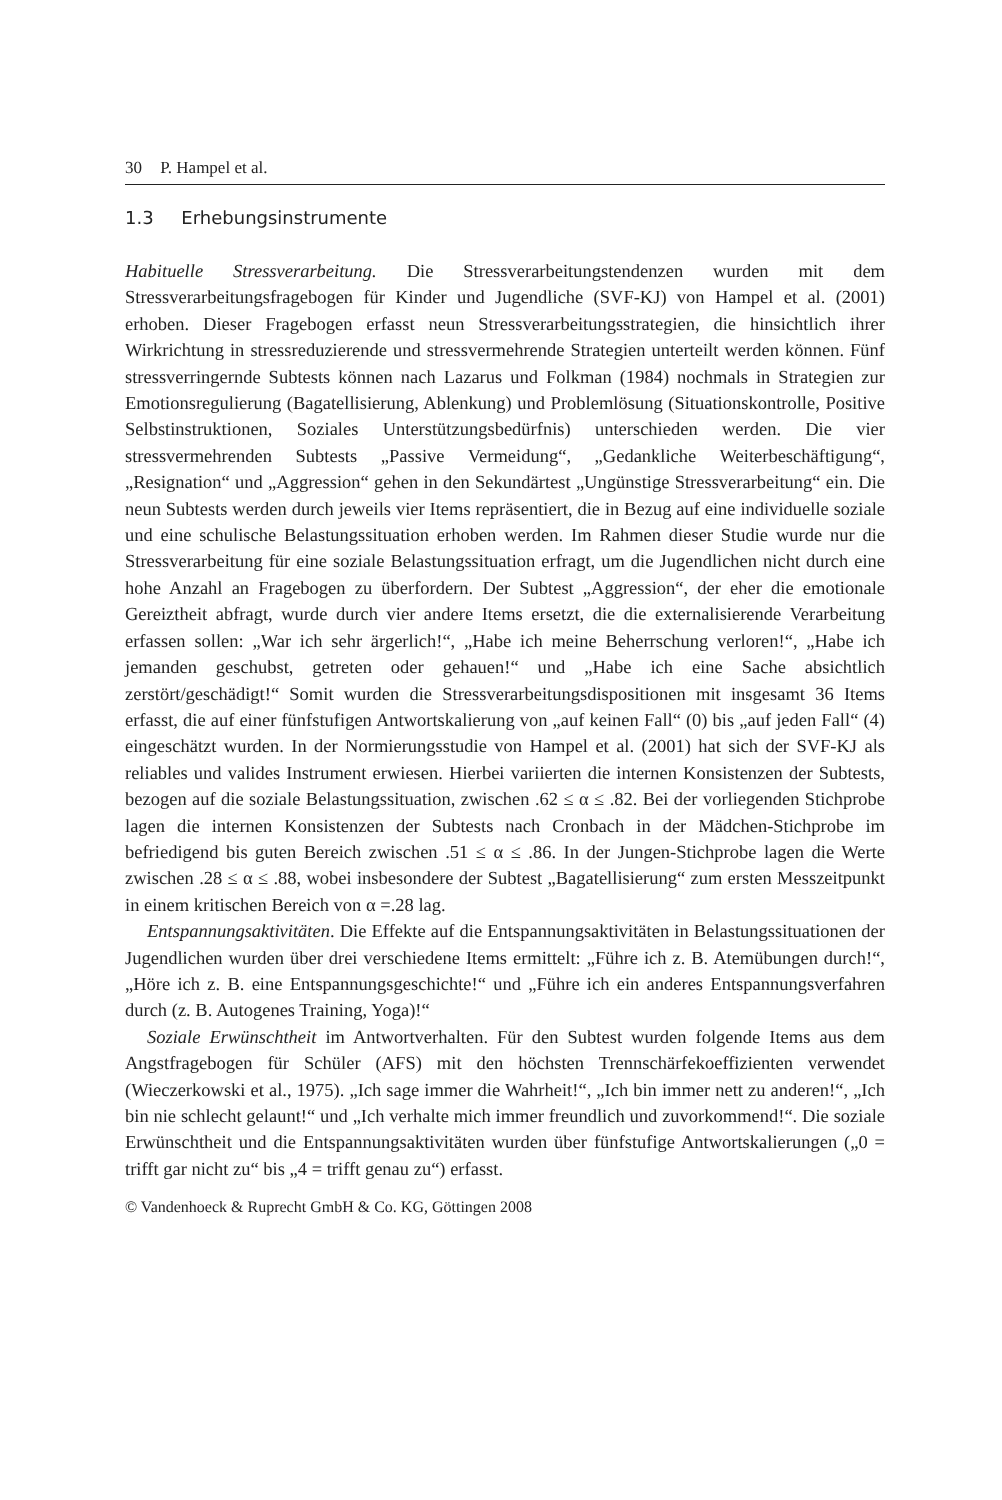30 P. Hampel et al.
1.3 Erhebungsinstrumente
Habituelle Stressverarbeitung. Die Stressverarbeitungstendenzen wurden mit dem Stressverarbeitungsfragebogen für Kinder und Jugendliche (SVF-KJ) von Hampel et al. (2001) erhoben. Dieser Fragebogen erfasst neun Stressverarbeitungsstrategien, die hinsichtlich ihrer Wirkrichtung in stressreduzierende und stressvermehrende Strategien unterteilt werden können. Fünf stressverringernde Subtests können nach Lazarus und Folkman (1984) nochmals in Strategien zur Emotionsregulierung (Bagatellisierung, Ablenkung) und Problemlösung (Situationskontrolle, Positive Selbstinstruktionen, Soziales Unterstützungsbedürfnis) unterschieden werden. Die vier stressvermehrenden Subtests „Passive Vermeidung“, „Gedankliche Weiterbeschäftigung“, „Resignation“ und „Aggression“ gehen in den Sekundärtest „Ungünstige Stressverarbeitung“ ein. Die neun Subtests werden durch jeweils vier Items repräsentiert, die in Bezug auf eine individuelle soziale und eine schulische Belastungssituation erhoben werden. Im Rahmen dieser Studie wurde nur die Stressverarbeitung für eine soziale Belastungssituation erfragt, um die Jugendlichen nicht durch eine hohe Anzahl an Fragebogen zu überfordern. Der Subtest „Aggression“, der eher die emotionale Gereiztheit abfragt, wurde durch vier andere Items ersetzt, die die externalisierende Verarbeitung erfassen sollen: „War ich sehr ärgerlich!“, „Habe ich meine Beherrschung verloren!“, „Habe ich jemanden geschubst, getreten oder gehauen!“ und „Habe ich eine Sache absichtlich zerstört/geschädigt!“ Somit wurden die Stressverarbeitungsdispositionen mit insgesamt 36 Items erfasst, die auf einer fünfstufigen Antwortskalierung von „auf keinen Fall“ (0) bis „auf jeden Fall“ (4) eingeschätzt wurden. In der Normierungsstudie von Hampel et al. (2001) hat sich der SVF-KJ als reliables und valides Instrument erwiesen. Hierbei variierten die internen Konsistenzen der Subtests, bezogen auf die soziale Belastungssituation, zwischen .62 ≤ α ≤ .82. Bei der vorliegenden Stichprobe lagen die internen Konsistenzen der Subtests nach Cronbach in der Mädchen-Stichprobe im befriedigend bis guten Bereich zwischen .51 ≤ α ≤ .86. In der Jungen-Stichprobe lagen die Werte zwischen .28 ≤ α ≤ .88, wobei insbesondere der Subtest „Bagatellisierung“ zum ersten Messzeitpunkt in einem kritischen Bereich von α =.28 lag.
Entspannungsaktivitäten. Die Effekte auf die Entspannungsaktivitäten in Belastungssituationen der Jugendlichen wurden über drei verschiedene Items ermittelt: „Führe ich z. B. Atemübungen durch!“, „Höre ich z. B. eine Entspannungsgeschichte!“ und „Führe ich ein anderes Entspannungsverfahren durch (z. B. Autogenes Training, Yoga)!“
Soziale Erwünschtheit im Antwortverhalten. Für den Subtest wurden folgende Items aus dem Angstfragebogen für Schüler (AFS) mit den höchsten Trennschärfekoeffizienten verwendet (Wieczerkowski et al., 1975). „Ich sage immer die Wahrheit!“, „Ich bin immer nett zu anderen!“, „Ich bin nie schlecht gelaunt!“ und „Ich verhalte mich immer freundlich und zuvorkommend!“. Die soziale Erwünschtheit und die Entspannungsaktivitäten wurden über fünfstufige Antwortskalierungen („0 = trifft gar nicht zu“ bis „4 = trifft genau zu“) erfasst.
© Vandenhoeck & Ruprecht GmbH & Co. KG, Göttingen 2008